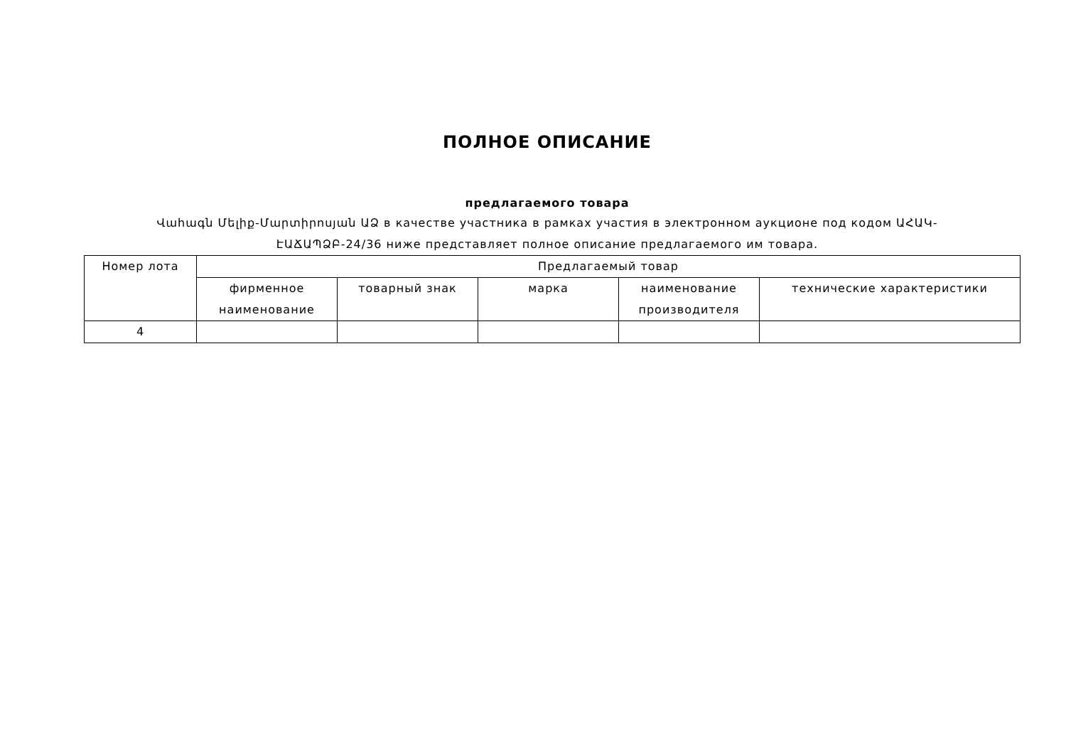ПОЛНОЕ ОПИСАНИЕ
предлагаемого товара
Վահագն Մելիք-Մարտիրոսյան ԱՁ в качестве участника в рамках участия в электронном аукционе под кодом ԱՀԱԿ-ԷԱՃԱՊՁԲ-24/36 ниже представляет полное описание предлагаемого им товара.
| Номер лота | Предлагаемый товар | | | | |
| --- | --- | --- | --- | --- | --- |
| | фирменное наименование | товарный знак | марка | наименование производителя | технические характеристики |
| 4 | | | | | |